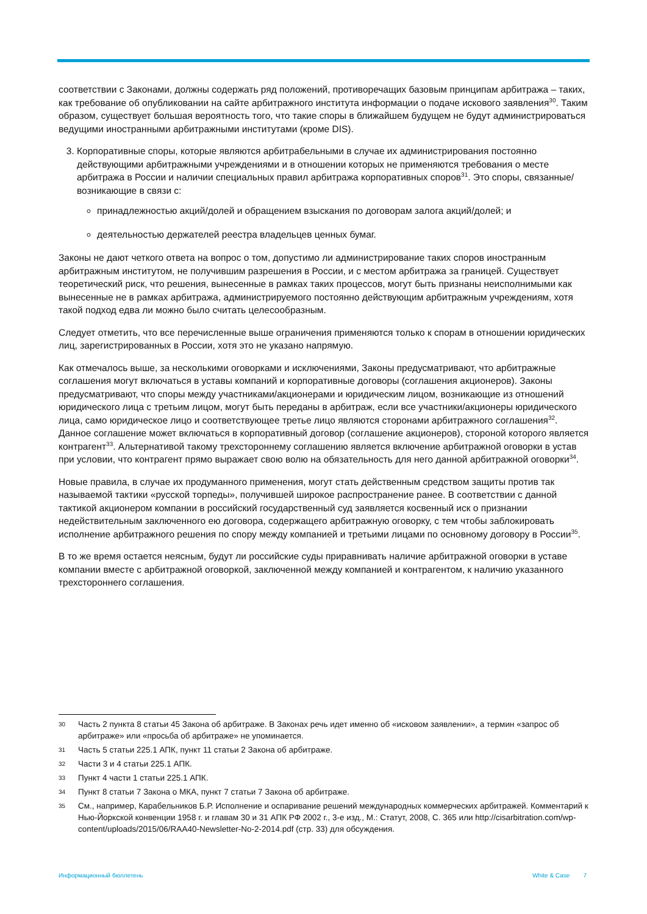соответствии с Законами, должны содержать ряд положений, противоречащих базовым принципам арбитража – таких, как требование об опубликовании на сайте арбитражного института информации о подаче искового заявления<sup>30</sup>. Таким образом, существует большая вероятность того, что такие споры в ближайшем будущем не будут администрироваться ведущими иностранными арбитражными институтами (кроме DIS).
3. Корпоративные споры, которые являются арбитрабельными в случае их администрирования постоянно действующими арбитражными учреждениями и в отношении которых не применяются требования о месте арбитража в России и наличии специальных правил арбитража корпоративных споров<sup>31</sup>. Это споры, связанные/возникающие в связи с:
принадлежностью акций/долей и обращением взыскания по договорам залога акций/долей; и
деятельностью держателей реестра владельцев ценных бумаг.
Законы не дают четкого ответа на вопрос о том, допустимо ли администрирование таких споров иностранным арбитражным институтом, не получившим разрешения в России, и с местом арбитража за границей. Существует теоретический риск, что решения, вынесенные в рамках таких процессов, могут быть признаны неисполнимыми как вынесенные не в рамках арбитража, администрируемого постоянно действующим арбитражным учреждениям, хотя такой подход едва ли можно было считать целесообразным.
Следует отметить, что все перечисленные выше ограничения применяются только к спорам в отношении юридических лиц, зарегистрированных в России, хотя это не указано напрямую.
Как отмечалось выше, за несколькими оговорками и исключениями, Законы предусматривают, что арбитражные соглашения могут включаться в уставы компаний и корпоративные договоры (соглашения акционеров). Законы предусматривают, что споры между участниками/акционерами и юридическим лицом, возникающие из отношений юридического лица с третьим лицом, могут быть переданы в арбитраж, если все участники/акционеры юридического лица, само юридическое лицо и соответствующее третье лицо являются сторонами арбитражного соглашения<sup>32</sup>. Данное соглашение может включаться в корпоративный договор (соглашение акционеров), стороной которого является контрагент<sup>33</sup>. Альтернативой такому трехстороннему соглашению является включение арбитражной оговорки в устав при условии, что контрагент прямо выражает свою волю на обязательность для него данной арбитражной оговорки<sup>34</sup>.
Новые правила, в случае их продуманного применения, могут стать действенным средством защиты против так называемой тактики «русской торпеды», получившей широкое распространение ранее. В соответствии с данной тактикой акционером компании в российский государственный суд заявляется косвенный иск о признании недействительным заключенного ею договора, содержащего арбитражную оговорку, с тем чтобы заблокировать исполнение арбитражного решения по спору между компанией и третьими лицами по основному договору в России<sup>35</sup>.
В то же время остается неясным, будут ли российские суды приравнивать наличие арбитражной оговорки в уставе компании вместе с арбитражной оговоркой, заключенной между компанией и контрагентом, к наличию указанного трехстороннего соглашения.
30 Часть 2 пункта 8 статьи 45 Закона об арбитраже. В Законах речь идет именно об «исковом заявлении», а термин «запрос об арбитраже» или «просьба об арбитраже» не упоминается.
31 Часть 5 статьи 225.1 АПК, пункт 11 статьи 2 Закона об арбитраже.
32 Части 3 и 4 статьи 225.1 АПК.
33 Пункт 4 части 1 статьи 225.1 АПК.
34 Пункт 8 статьи 7 Закона о МКА, пункт 7 статьи 7 Закона об арбитраже.
35 См., например, Карабельников Б.Р. Исполнение и оспаривание решений международных коммерческих арбитражей. Комментарий к Нью-Йоркской конвенции 1958 г. и главам 30 и 31 АПК РФ 2002 г., 3-е изд., М.: Статут, 2008, С. 365 или http://cisarbitration.com/wp-content/uploads/2015/06/RAA40-Newsletter-No-2-2014.pdf (стр. 33) для обсуждения.
Информационный бюллетень White & Case 7